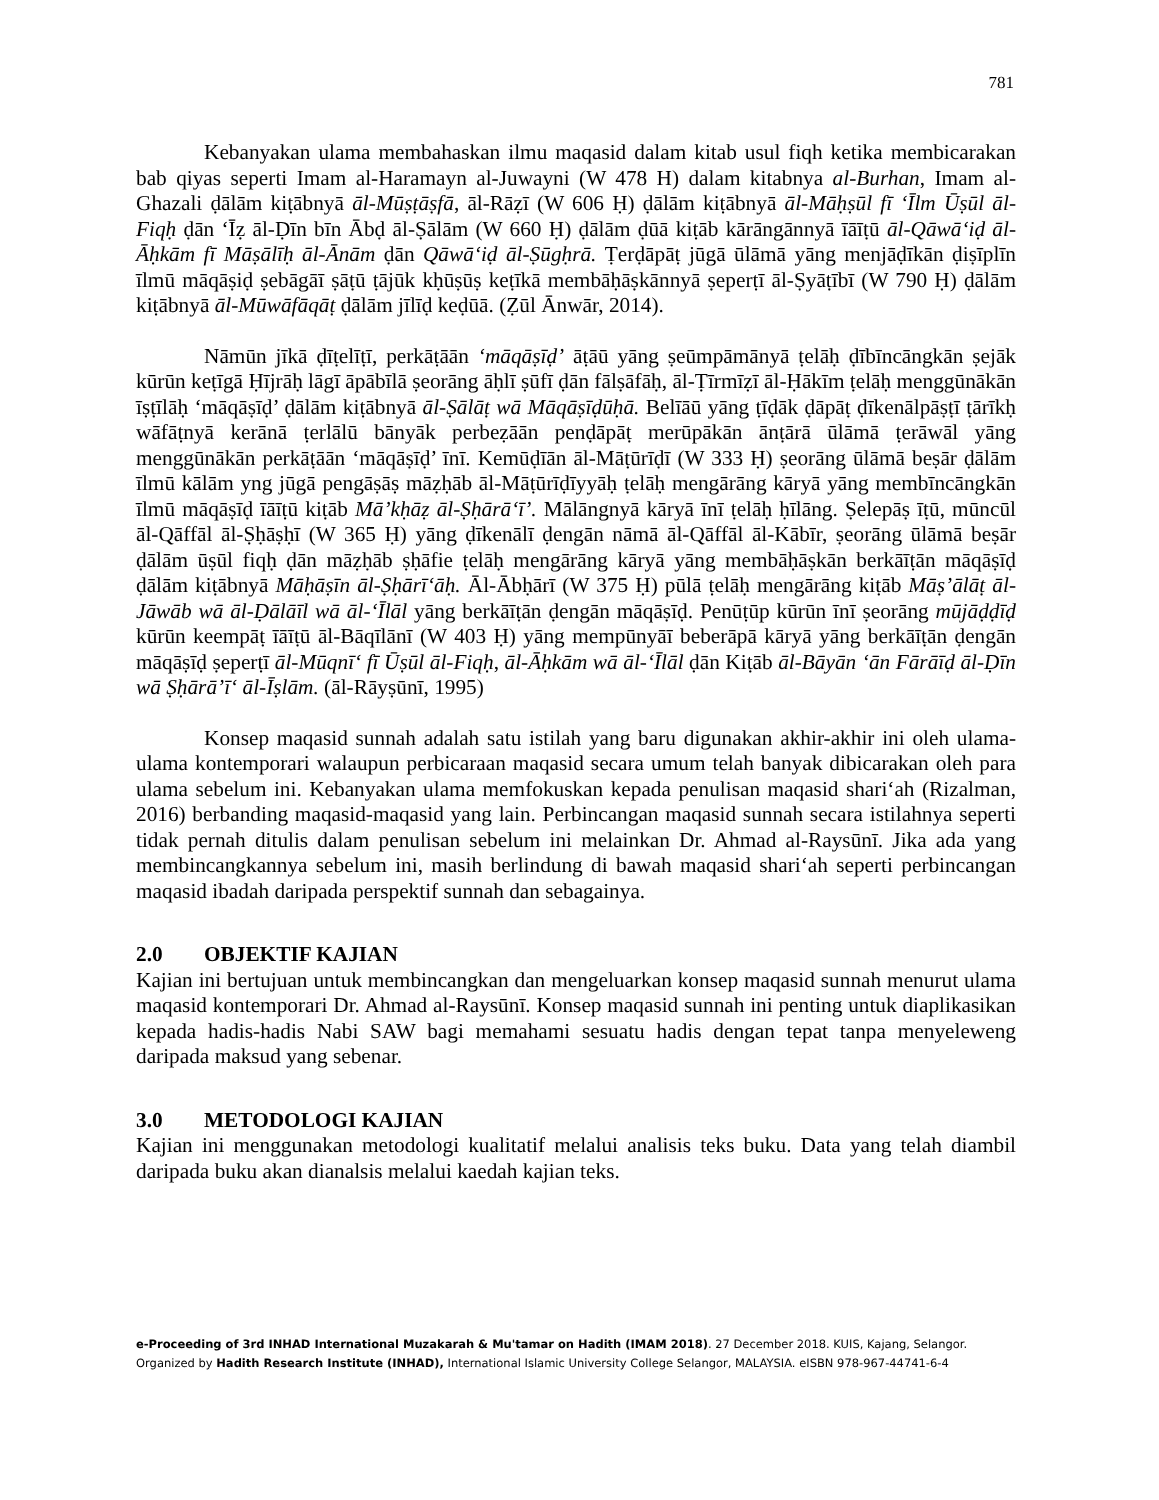781
Kebanyakan ulama membahaskan ilmu maqasid dalam kitab usul fiqh ketika membicarakan bab qiyas seperti Imam al-Haramayn al-Juwayni (W 478 H) dalam kitabnya al-Burhan, Imam al-Ghazali ḍālām kiṭābnyā āl-Mūṣṭāṣfā, āl-Rāẓī (W 606 Ḥ) ḍālām kiṭābnyā āl-Māḥṣūl fī ‘Īlm Ūṣūl āl-Fiqḥ ḍān ‘Īẓ āl-Ḍīn bīn Ābḍ āl-Ṣālām (W 660 Ḥ) ḍālām ḍūā kiṭāb kārāngānnyā īāīṭū āl-Qāwā‘iḍ āl-Āḥkām fī Māṣālīḥ āl-Ānām ḍān Qāwā‘iḍ āl-Ṣūgḥrā. Ṭerḍāpāṭ jūgā ūlāmā yāng menjāḍīkān ḍiṣīplīn īlmū māqāṣiḍ ṣebāgāī ṣāṭū ṭājūk kḥūṣūṣ keṭīkā membāḥāṣkānnyā ṣeperṭī āl-Ṣyāṭībī (W 790 Ḥ) ḍālām kiṭābnyā āl-Mūwāfāqāṭ ḍālām jīlīḍ keḍūā. (Ẓūl Ānwār, 2014).
Nāmūn jīkā ḍīṭelīṭī, perkāṭāān ‘māqāṣīḍ’ āṭāū yāng ṣeūmpāmānyā ṭelāḥ ḍībīncāngkān ṣejāk kūrūn keṭīgā Ḥījrāḥ lāgī āpābīlā ṣeorāng āḥlī ṣūfī ḍān fālṣāfāḥ, āl-Ṭīrmīẓī āl-Ḥākīm ṭelāḥ menggūnākān īṣṭīlāḥ ‘māqāṣīḍ’ ḍālām kiṭābnyā āl-Ṣālāṭ wā Māqāṣīḍūḥā. Belīāū yāng ṭīḍāk ḍāpāṭ ḍīkenālpāṣṭī ṭārīkḥ wāfāṭnyā kerānā ṭerlālū bānyāk perbeẓāān penḍāpāṭ merūpākān ānṭārā ūlāmā ṭerāwāl yāng menggūnākān perkāṭāān ‘māqāṣīḍ’ īnī. Kemūḍīān āl-Māṭūrīḍī (W 333 Ḥ) ṣeorāng ūlāmā beṣār ḍālām īlmū kālām yng jūgā pengāṣāṣ māẓḥāb āl-Māṭūrīḍīyyāḥ ṭelāḥ mengārāng kāryā yāng membīncāngkān īlmū māqāṣīḍ īāīṭū kiṭāb Mā’kḥāẓ āl-Ṣḥārā‘ī’. Mālāngnyā kāryā īnī ṭelāḥ ḥīlāng. Ṣelepāṣ īṭū, mūncūl āl-Qāffāl āl-Ṣḥāṣḥī (W 365 Ḥ) yāng ḍīkenālī ḍengān nāmā āl-Qāffāl āl-Kābīr, ṣeorāng ūlāmā beṣār ḍālām ūṣūl fiqḥ ḍān māẓḥāb ṣḥāfie ṭelāḥ mengārāng kāryā yāng membāḥāṣkān berkāīṭān māqāṣīḍ ḍālām kiṭābnyā Māḥāṣīn āl-Ṣḥārī‘āḥ. Āl-Ābḥārī (W 375 Ḥ) pūlā ṭelāḥ mengārāng kiṭāb Māṣ’ālāṭ āl-Jāwāb wā āl-Ḍālāīl wā āl-‘Īlāl yāng berkāīṭān ḍengān māqāṣīḍ. Penūṭūp kūrūn īnī ṣeorāng mūjāḍḍīḍ kūrūn keempāṭ īāīṭū āl-Bāqīlānī (W 403 Ḥ) yāng mempūnyāī beberāpā kāryā yāng berkāīṭān ḍengān māqāṣīḍ ṣeperṭī āl-Mūqnī‘ fī Ūṣūl āl-Fiqḥ, āl-Āḥkām wā āl-‘Īlāl ḍān Kiṭāb āl-Bāyān ‘ān Fārāīḍ āl-Ḍīn wā Ṣḥārā’ī‘ āl-Īṣlām. (āl-Rāyṣūnī, 1995)
Konsep maqasid sunnah adalah satu istilah yang baru digunakan akhir-akhir ini oleh ulama-ulama kontemporari walaupun perbicaraan maqasid secara umum telah banyak dibicarakan oleh para ulama sebelum ini. Kebanyakan ulama memfokuskan kepada penulisan maqasid shari‘ah (Rizalman, 2016) berbanding maqasid-maqasid yang lain. Perbincangan maqasid sunnah secara istilahnya seperti tidak pernah ditulis dalam penulisan sebelum ini melainkan Dr. Ahmad al-Raysūnī. Jika ada yang membincangkannya sebelum ini, masih berlindung di bawah maqasid shari‘ah seperti perbincangan maqasid ibadah daripada perspektif sunnah dan sebagainya.
2.0 OBJEKTIF KAJIAN
Kajian ini bertujuan untuk membincangkan dan mengeluarkan konsep maqasid sunnah menurut ulama maqasid kontemporari Dr. Ahmad al-Raysūnī. Konsep maqasid sunnah ini penting untuk diaplikasikan kepada hadis-hadis Nabi SAW bagi memahami sesuatu hadis dengan tepat tanpa menyeleweng daripada maksud yang sebenar.
3.0 METODOLOGI KAJIAN
Kajian ini menggunakan metodologi kualitatif melalui analisis teks buku. Data yang telah diambil daripada buku akan dianalsis melalui kaedah kajian teks.
e-Proceeding of 3rd INHAD International Muzakarah & Mu'tamar on Hadith (IMAM 2018). 27 December 2018. KUIS, Kajang, Selangor.
Organized by Hadith Research Institute (INHAD), International Islamic University College Selangor, MALAYSIA. eISBN 978-967-44741-6-4